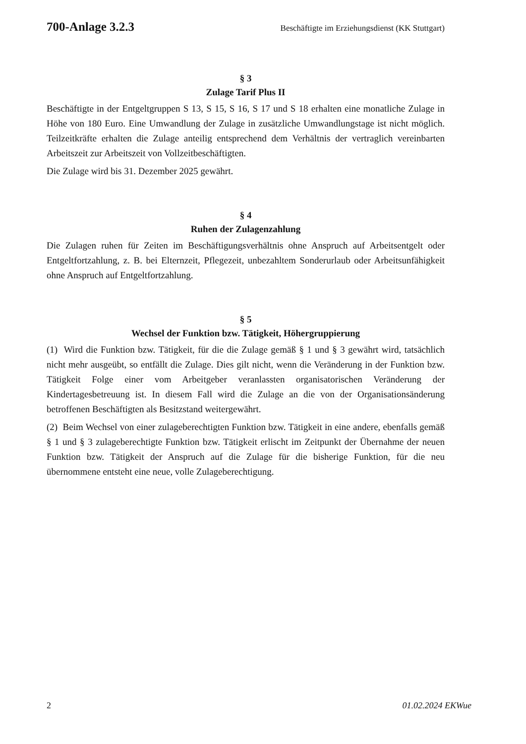700-Anlage 3.2.3 Beschäftigte im Erziehungsdienst (KK Stuttgart)
§ 3
Zulage Tarif Plus II
Beschäftigte in der Entgeltgruppen S 13, S 15, S 16, S 17 und S 18 erhalten eine monatliche Zulage in Höhe von 180 Euro. Eine Umwandlung der Zulage in zusätzliche Umwandlungstage ist nicht möglich. Teilzeitkräfte erhalten die Zulage anteilig entsprechend dem Verhältnis der vertraglich vereinbarten Arbeitszeit zur Arbeitszeit von Vollzeitbeschäftigten.
Die Zulage wird bis 31. Dezember 2025 gewährt.
§ 4
Ruhen der Zulagenzahlung
Die Zulagen ruhen für Zeiten im Beschäftigungsverhältnis ohne Anspruch auf Arbeitsentgelt oder Entgeltfortzahlung, z. B. bei Elternzeit, Pflegezeit, unbezahltem Sonderurlaub oder Arbeitsunfähigkeit ohne Anspruch auf Entgeltfortzahlung.
§ 5
Wechsel der Funktion bzw. Tätigkeit, Höhergruppierung
(1) Wird die Funktion bzw. Tätigkeit, für die die Zulage gemäß § 1 und § 3 gewährt wird, tatsächlich nicht mehr ausgeübt, so entfällt die Zulage. Dies gilt nicht, wenn die Veränderung in der Funktion bzw. Tätigkeit Folge einer vom Arbeitgeber veranlassten organisatorischen Veränderung der Kindertagesbetreuung ist. In diesem Fall wird die Zulage an die von der Organisationsänderung betroffenen Beschäftigten als Besitzstand weitergewährt.
(2) Beim Wechsel von einer zulageberechtigten Funktion bzw. Tätigkeit in eine andere, ebenfalls gemäß § 1 und § 3 zulageberechtigte Funktion bzw. Tätigkeit erlischt im Zeitpunkt der Übernahme der neuen Funktion bzw. Tätigkeit der Anspruch auf die Zulage für die bisherige Funktion, für die neu übernommene entsteht eine neue, volle Zulageberechtigung.
2 01.02.2024 EKWue